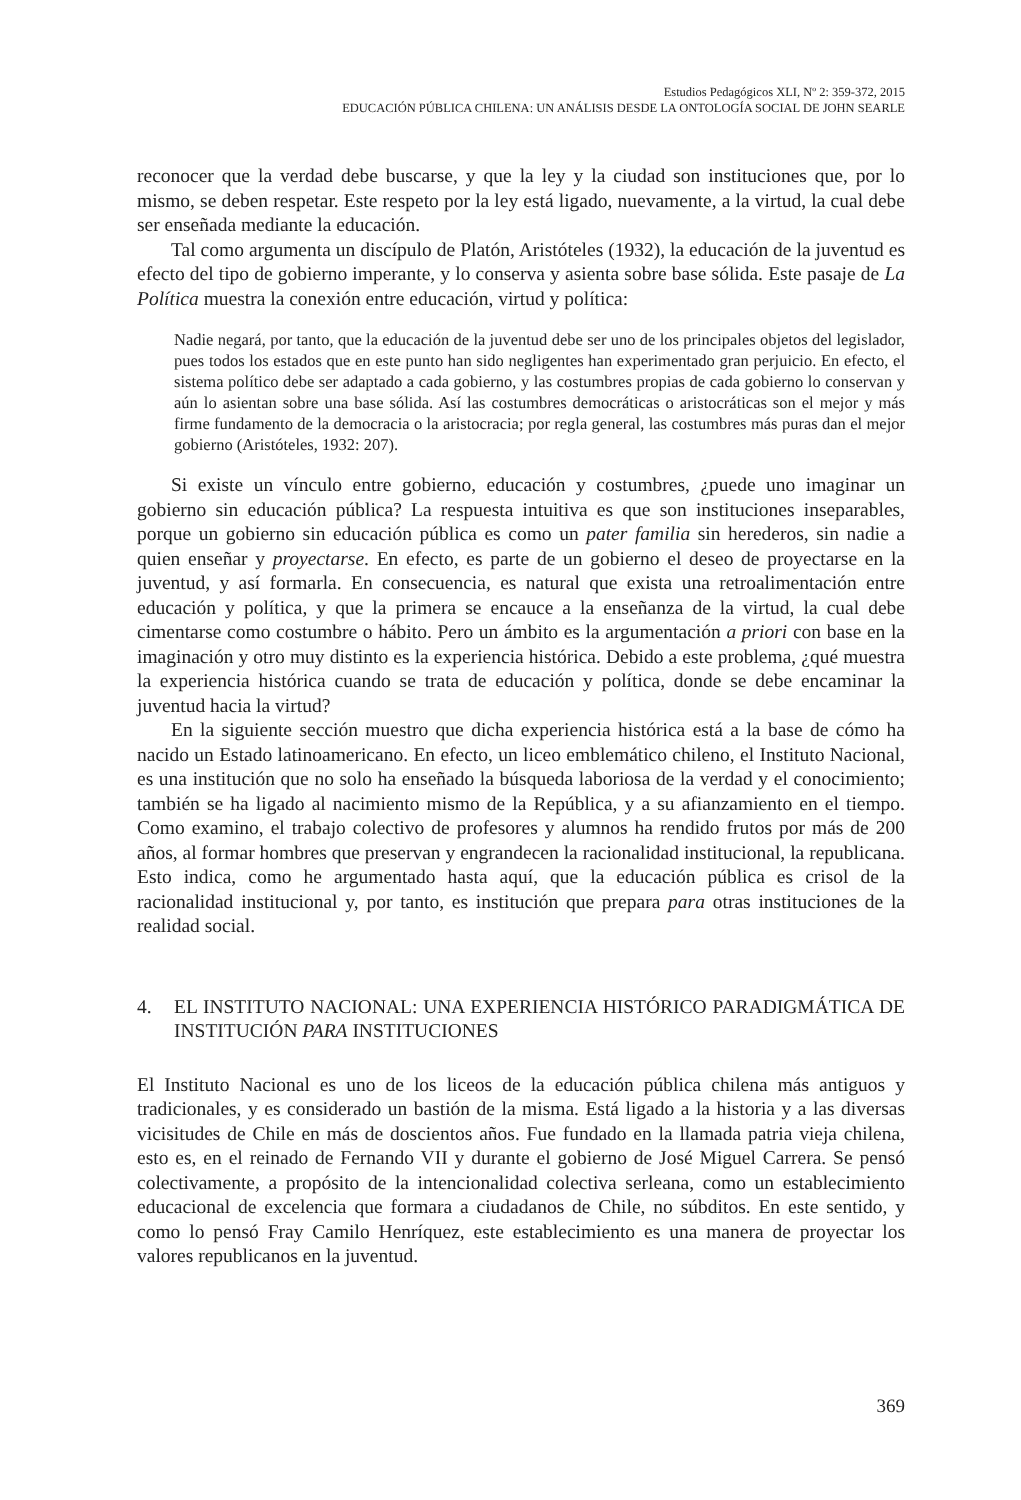Estudios Pedagógicos XLI, Nº 2: 359-372, 2015
EDUCACIÓN PÚBLICA CHILENA: UN ANÁLISIS DESDE LA ONTOLOGÍA SOCIAL DE JOHN SEARLE
reconocer que la verdad debe buscarse, y que la ley y la ciudad son instituciones que, por lo mismo, se deben respetar. Este respeto por la ley está ligado, nuevamente, a la virtud, la cual debe ser enseñada mediante la educación.
Tal como argumenta un discípulo de Platón, Aristóteles (1932), la educación de la juventud es efecto del tipo de gobierno imperante, y lo conserva y asienta sobre base sólida. Este pasaje de La Política muestra la conexión entre educación, virtud y política:
Nadie negará, por tanto, que la educación de la juventud debe ser uno de los principales objetos del legislador, pues todos los estados que en este punto han sido negligentes han experimentado gran perjuicio. En efecto, el sistema político debe ser adaptado a cada gobierno, y las costumbres propias de cada gobierno lo conservan y aún lo asientan sobre una base sólida. Así las costumbres democráticas o aristocráticas son el mejor y más firme fundamento de la democracia o la aristocracia; por regla general, las costumbres más puras dan el mejor gobierno (Aristóteles, 1932: 207).
Si existe un vínculo entre gobierno, educación y costumbres, ¿puede uno imaginar un gobierno sin educación pública? La respuesta intuitiva es que son instituciones inseparables, porque un gobierno sin educación pública es como un pater familia sin herederos, sin nadie a quien enseñar y proyectarse. En efecto, es parte de un gobierno el deseo de proyectarse en la juventud, y así formarla. En consecuencia, es natural que exista una retroalimentación entre educación y política, y que la primera se encauce a la enseñanza de la virtud, la cual debe cimentarse como costumbre o hábito. Pero un ámbito es la argumentación a priori con base en la imaginación y otro muy distinto es la experiencia histórica. Debido a este problema, ¿qué muestra la experiencia histórica cuando se trata de educación y política, donde se debe encaminar la juventud hacia la virtud?
En la siguiente sección muestro que dicha experiencia histórica está a la base de cómo ha nacido un Estado latinoamericano. En efecto, un liceo emblemático chileno, el Instituto Nacional, es una institución que no solo ha enseñado la búsqueda laboriosa de la verdad y el conocimiento; también se ha ligado al nacimiento mismo de la República, y a su afianzamiento en el tiempo. Como examino, el trabajo colectivo de profesores y alumnos ha rendido frutos por más de 200 años, al formar hombres que preservan y engrandecen la racionalidad institucional, la republicana. Esto indica, como he argumentado hasta aquí, que la educación pública es crisol de la racionalidad institucional y, por tanto, es institución que prepara para otras instituciones de la realidad social.
4. EL INSTITUTO NACIONAL: UNA EXPERIENCIA HISTÓRICO PARADIGMÁTICA DE INSTITUCIÓN PARA INSTITUCIONES
El Instituto Nacional es uno de los liceos de la educación pública chilena más antiguos y tradicionales, y es considerado un bastión de la misma. Está ligado a la historia y a las diversas vicisitudes de Chile en más de doscientos años. Fue fundado en la llamada patria vieja chilena, esto es, en el reinado de Fernando VII y durante el gobierno de José Miguel Carrera. Se pensó colectivamente, a propósito de la intencionalidad colectiva serleana, como un establecimiento educacional de excelencia que formara a ciudadanos de Chile, no súbditos. En este sentido, y como lo pensó Fray Camilo Henríquez, este establecimiento es una manera de proyectar los valores republicanos en la juventud.
369